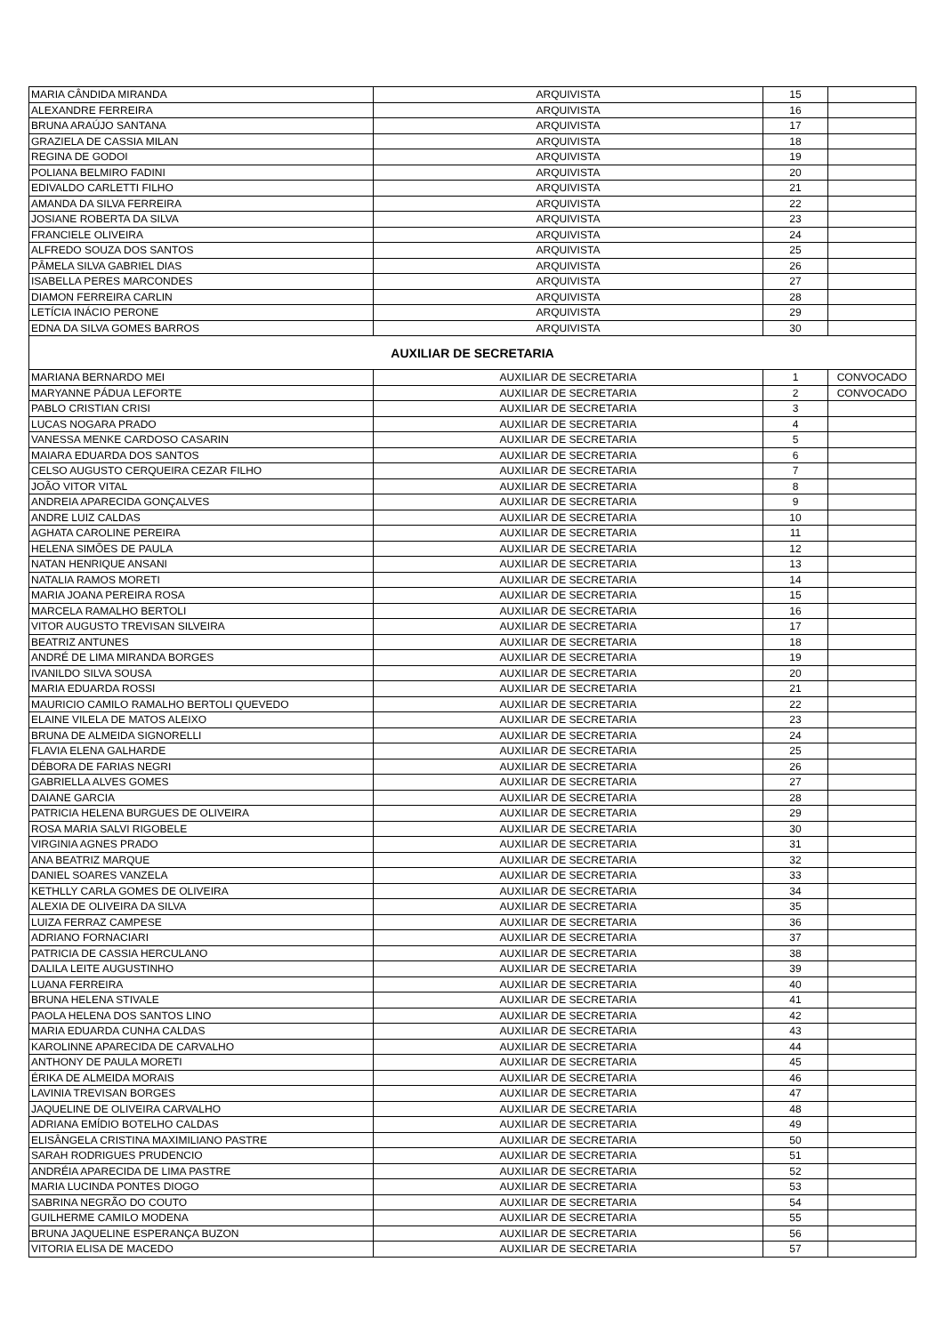| MARIA CÂNDIDA MIRANDA | ARQUIVISTA | 15 | |
| ALEXANDRE FERREIRA | ARQUIVISTA | 16 | |
| BRUNA ARAÚJO SANTANA | ARQUIVISTA | 17 | |
| GRAZIELA DE CASSIA MILAN | ARQUIVISTA | 18 | |
| REGINA DE GODOI | ARQUIVISTA | 19 | |
| POLIANA BELMIRO FADINI | ARQUIVISTA | 20 | |
| EDIVALDO CARLETTI FILHO | ARQUIVISTA | 21 | |
| AMANDA DA SILVA FERREIRA | ARQUIVISTA | 22 | |
| JOSIANE ROBERTA DA SILVA | ARQUIVISTA | 23 | |
| FRANCIELE OLIVEIRA | ARQUIVISTA | 24 | |
| ALFREDO SOUZA DOS SANTOS | ARQUIVISTA | 25 | |
| PÂMELA SILVA GABRIEL DIAS | ARQUIVISTA | 26 | |
| ISABELLA PERES MARCONDES | ARQUIVISTA | 27 | |
| DIAMON FERREIRA CARLIN | ARQUIVISTA | 28 | |
| LETÍCIA INÁCIO PERONE | ARQUIVISTA | 29 | |
| EDNA DA SILVA GOMES BARROS | ARQUIVISTA | 30 | |
| AUXILIAR DE SECRETARIA | | | |
| MARIANA BERNARDO MEI | AUXILIAR DE SECRETARIA | 1 | CONVOCADO |
| MARYANNE PÁDUA LEFORTE | AUXILIAR DE SECRETARIA | 2 | CONVOCADO |
| PABLO CRISTIAN CRISI | AUXILIAR DE SECRETARIA | 3 | |
| LUCAS NOGARA PRADO | AUXILIAR DE SECRETARIA | 4 | |
| VANESSA MENKE CARDOSO CASARIN | AUXILIAR DE SECRETARIA | 5 | |
| MAIARA EDUARDA DOS SANTOS | AUXILIAR DE SECRETARIA | 6 | |
| CELSO AUGUSTO CERQUEIRA CEZAR FILHO | AUXILIAR DE SECRETARIA | 7 | |
| JOÃO VITOR VITAL | AUXILIAR DE SECRETARIA | 8 | |
| ANDREIA APARECIDA GONÇALVES | AUXILIAR DE SECRETARIA | 9 | |
| ANDRE LUIZ CALDAS | AUXILIAR DE SECRETARIA | 10 | |
| AGHATA CAROLINE PEREIRA | AUXILIAR DE SECRETARIA | 11 | |
| HELENA SIMÕES DE PAULA | AUXILIAR DE SECRETARIA | 12 | |
| NATAN HENRIQUE ANSANI | AUXILIAR DE SECRETARIA | 13 | |
| NATALIA RAMOS MORETI | AUXILIAR DE SECRETARIA | 14 | |
| MARIA JOANA PEREIRA ROSA | AUXILIAR DE SECRETARIA | 15 | |
| MARCELA RAMALHO BERTOLI | AUXILIAR DE SECRETARIA | 16 | |
| VITOR AUGUSTO TREVISAN SILVEIRA | AUXILIAR DE SECRETARIA | 17 | |
| BEATRIZ ANTUNES | AUXILIAR DE SECRETARIA | 18 | |
| ANDRÉ DE LIMA MIRANDA BORGES | AUXILIAR DE SECRETARIA | 19 | |
| IVANILDO SILVA SOUSA | AUXILIAR DE SECRETARIA | 20 | |
| MARIA EDUARDA ROSSI | AUXILIAR DE SECRETARIA | 21 | |
| MAURICIO CAMILO RAMALHO BERTOLI QUEVEDO | AUXILIAR DE SECRETARIA | 22 | |
| ELAINE VILELA DE MATOS ALEIXO | AUXILIAR DE SECRETARIA | 23 | |
| BRUNA DE ALMEIDA SIGNORELLI | AUXILIAR DE SECRETARIA | 24 | |
| FLAVIA ELENA GALHARDE | AUXILIAR DE SECRETARIA | 25 | |
| DÉBORA DE FARIAS NEGRI | AUXILIAR DE SECRETARIA | 26 | |
| GABRIELLA ALVES GOMES | AUXILIAR DE SECRETARIA | 27 | |
| DAIANE GARCIA | AUXILIAR DE SECRETARIA | 28 | |
| PATRICIA HELENA BURGUES DE OLIVEIRA | AUXILIAR DE SECRETARIA | 29 | |
| ROSA MARIA SALVI RIGOBELE | AUXILIAR DE SECRETARIA | 30 | |
| VIRGINIA AGNES PRADO | AUXILIAR DE SECRETARIA | 31 | |
| ANA BEATRIZ MARQUE | AUXILIAR DE SECRETARIA | 32 | |
| DANIEL SOARES VANZELA | AUXILIAR DE SECRETARIA | 33 | |
| KETHLLY CARLA GOMES DE OLIVEIRA | AUXILIAR DE SECRETARIA | 34 | |
| ALEXIA DE OLIVEIRA DA SILVA | AUXILIAR DE SECRETARIA | 35 | |
| LUIZA FERRAZ CAMPESE | AUXILIAR DE SECRETARIA | 36 | |
| ADRIANO FORNACIARI | AUXILIAR DE SECRETARIA | 37 | |
| PATRICIA DE CASSIA HERCULANO | AUXILIAR DE SECRETARIA | 38 | |
| DALILA LEITE AUGUSTINHO | AUXILIAR DE SECRETARIA | 39 | |
| LUANA FERREIRA | AUXILIAR DE SECRETARIA | 40 | |
| BRUNA HELENA STIVALE | AUXILIAR DE SECRETARIA | 41 | |
| PAOLA HELENA DOS SANTOS LINO | AUXILIAR DE SECRETARIA | 42 | |
| MARIA EDUARDA CUNHA CALDAS | AUXILIAR DE SECRETARIA | 43 | |
| KAROLINNE APARECIDA DE CARVALHO | AUXILIAR DE SECRETARIA | 44 | |
| ANTHONY DE PAULA MORETI | AUXILIAR DE SECRETARIA | 45 | |
| ÉRIKA DE ALMEIDA MORAIS | AUXILIAR DE SECRETARIA | 46 | |
| LAVINIA TREVISAN BORGES | AUXILIAR DE SECRETARIA | 47 | |
| JAQUELINE DE OLIVEIRA CARVALHO | AUXILIAR DE SECRETARIA | 48 | |
| ADRIANA EMÍDIO BOTELHO CALDAS | AUXILIAR DE SECRETARIA | 49 | |
| ELISÂNGELA CRISTINA MAXIMILIANO PASTRE | AUXILIAR DE SECRETARIA | 50 | |
| SARAH RODRIGUES PRUDENCIO | AUXILIAR DE SECRETARIA | 51 | |
| ANDRÉIA APARECIDA DE LIMA PASTRE | AUXILIAR DE SECRETARIA | 52 | |
| MARIA LUCINDA PONTES DIOGO | AUXILIAR DE SECRETARIA | 53 | |
| SABRINA NEGRÃO DO COUTO | AUXILIAR DE SECRETARIA | 54 | |
| GUILHERME CAMILO MODENA | AUXILIAR DE SECRETARIA | 55 | |
| BRUNA JAQUELINE ESPERANÇA BUZON | AUXILIAR DE SECRETARIA | 56 | |
| VITORIA ELISA DE MACEDO | AUXILIAR DE SECRETARIA | 57 | |